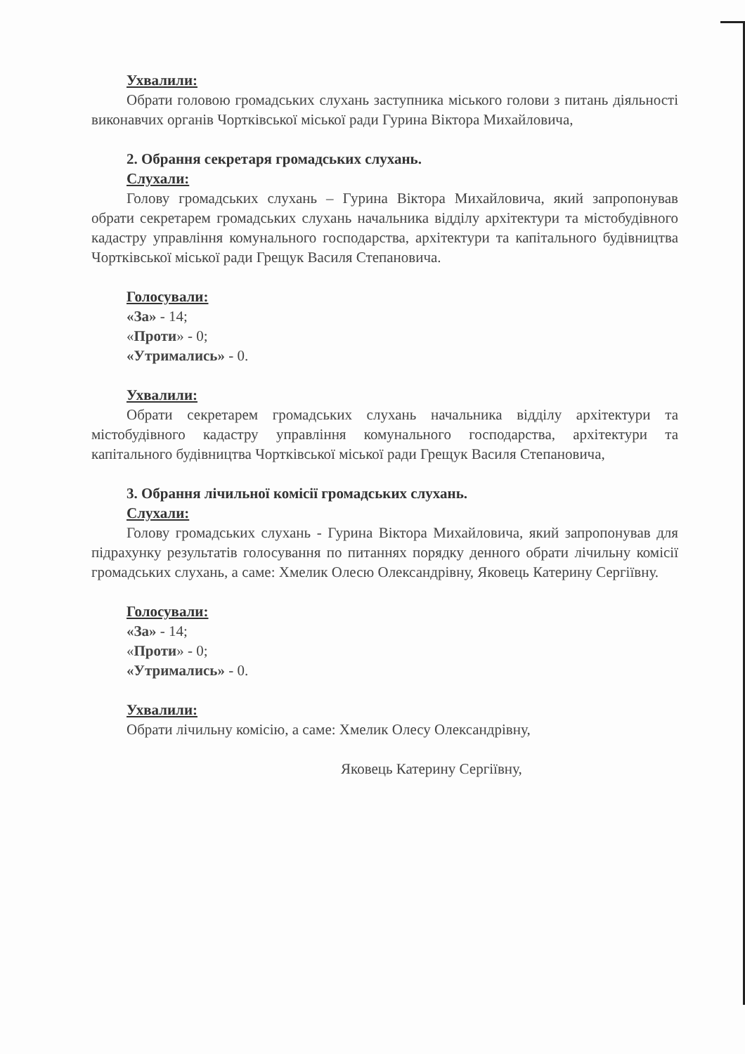Ухвалили:
Обрати головою громадських слухань заступника міського голови з питань діяльності виконавчих органів Чортківської міської ради Гурина Віктора Михайловича,
2. Обрання секретаря громадських слухань.
Слухали:
Голову громадських слухань – Гурина Віктора Михайловича, який запропонував обрати секретарем громадських слухань начальника відділу архітектури та містобудівного кадастру управління комунального господарства, архітектури та капітального будівництва Чортківської міської ради Грещук Василя Степановича.
Голосували:
«За» - 14;
«Проти» - 0;
«Утримались» - 0.
Ухвалили:
Обрати секретарем громадських слухань начальника відділу архітектури та містобудівного кадастру управління комунального господарства, архітектури та капітального будівництва Чортківської міської ради Грещук Василя Степановича,
3. Обрання лічильної комісії громадських слухань.
Слухали:
Голову громадських слухань - Гурина Віктора Михайловича, який запропонував для підрахунку результатів голосування по питаннях порядку денного обрати лічильну комісії громадських слухань, а саме: Хмелик Олесю Олександрівну, Яковець Катерину Сергіївну.
Голосували:
«За» - 14;
«Проти» - 0;
«Утримались» - 0.
Ухвалили:
Обрати лічильну комісію, а саме: Хмелик Олесу Олександрівну,
Яковець Катерину Сергіївну,